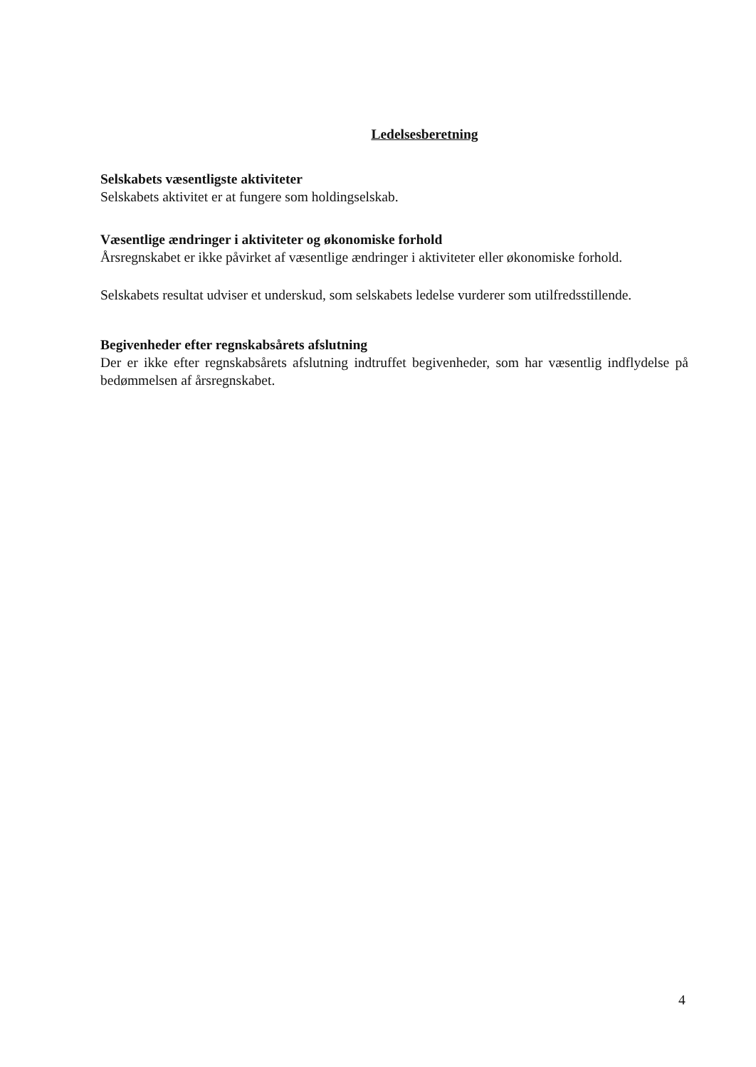Ledelsesberetning
Selskabets væsentligste aktiviteter
Selskabets aktivitet er at fungere som holdingselskab.
Væsentlige ændringer i aktiviteter og økonomiske forhold
Årsregnskabet er ikke påvirket af væsentlige ændringer i aktiviteter eller økonomiske forhold.
Selskabets resultat udviser et underskud, som selskabets ledelse vurderer som utilfredsstillende.
Begivenheder efter regnskabsårets afslutning
Der er ikke efter regnskabsårets afslutning indtruffet begivenheder, som har væsentlig indflydelse på bedømmelsen af årsregnskabet.
4